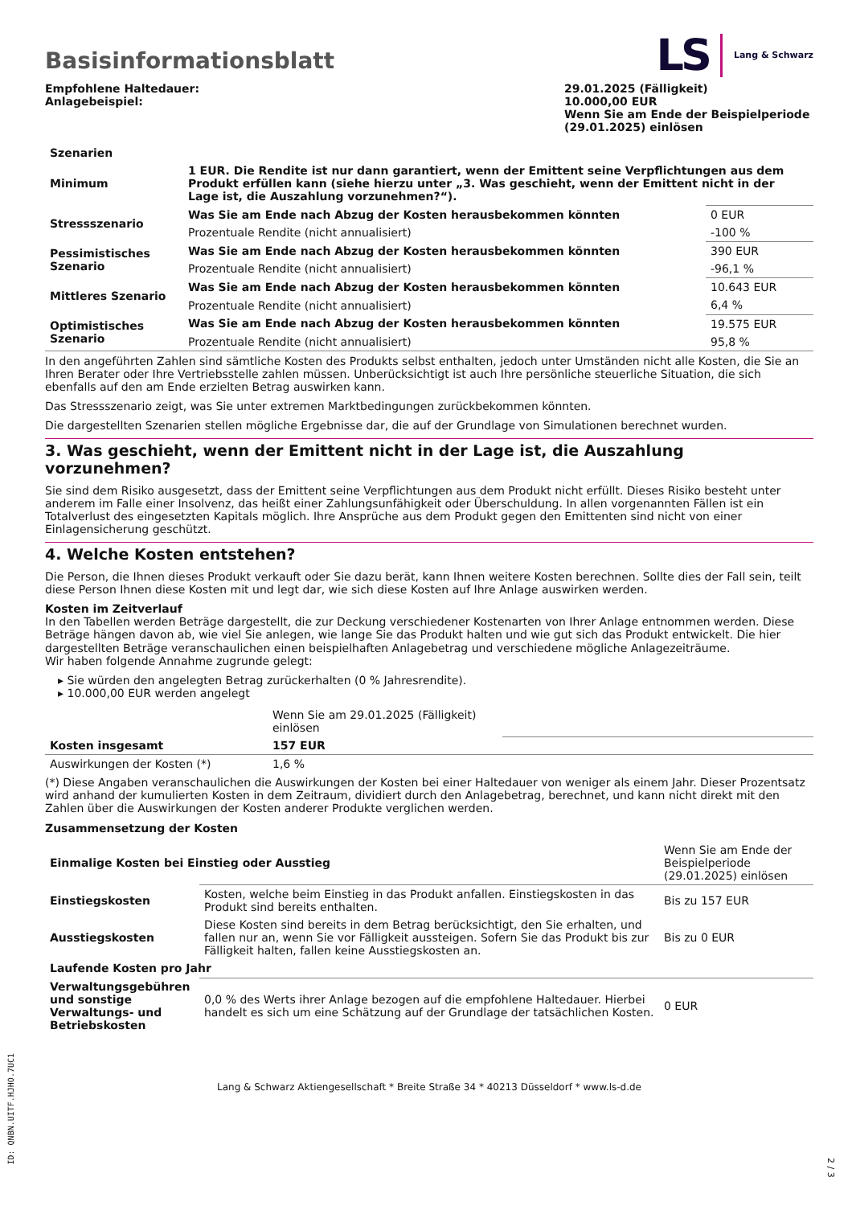Basisinformationsblatt
LS Lang & Schwarz
Empfohlene Haltedauer:
Anlagebeispiel:
29.01.2025 (Fälligkeit)
10.000,00 EUR
Wenn Sie am Ende der Beispielperiode (29.01.2025) einlösen
| Szenarien | | |
| --- | --- | --- |
| Minimum | 1 EUR. Die Rendite ist nur dann garantiert, wenn der Emittent seine Verpflichtungen aus dem Produkt erfüllen kann (siehe hierzu unter „3. Was geschieht, wenn der Emittent nicht in der Lage ist, die Auszahlung vorzunehmen?“). | |
| Stressszenario | Was Sie am Ende nach Abzug der Kosten herausbekommen könnten | 0 EUR |
| | Prozentuale Rendite (nicht annualisiert) | -100 % |
| Pessimistisches Szenario | Was Sie am Ende nach Abzug der Kosten herausbekommen könnten | 390 EUR |
| | Prozentuale Rendite (nicht annualisiert) | -96,1 % |
| Mittleres Szenario | Was Sie am Ende nach Abzug der Kosten herausbekommen könnten | 10.643 EUR |
| | Prozentuale Rendite (nicht annualisiert) | 6,4 % |
| Optimistisches Szenario | Was Sie am Ende nach Abzug der Kosten herausbekommen könnten | 19.575 EUR |
| | Prozentuale Rendite (nicht annualisiert) | 95,8 % |
In den angeführten Zahlen sind sämtliche Kosten des Produkts selbst enthalten, jedoch unter Umständen nicht alle Kosten, die Sie an Ihren Berater oder Ihre Vertriebsstelle zahlen müssen. Unberücksichtigt ist auch Ihre persönliche steuerliche Situation, die sich ebenfalls auf den am Ende erzielten Betrag auswirken kann.
Das Stressszenario zeigt, was Sie unter extremen Marktbedingungen zurückbekommen könnten.
Die dargestellten Szenarien stellen mögliche Ergebnisse dar, die auf der Grundlage von Simulationen berechnet wurden.
3. Was geschieht, wenn der Emittent nicht in der Lage ist, die Auszahlung vorzunehmen?
Sie sind dem Risiko ausgesetzt, dass der Emittent seine Verpflichtungen aus dem Produkt nicht erfüllt. Dieses Risiko besteht unter anderem im Falle einer Insolvenz, das heißt einer Zahlungsunfähigkeit oder Überschuldung. In allen vorgenannten Fällen ist ein Totalverlust des eingesetzten Kapitals möglich. Ihre Ansprüche aus dem Produkt gegen den Emittenten sind nicht von einer Einlagensicherung geschützt.
4. Welche Kosten entstehen?
Die Person, die Ihnen dieses Produkt verkauft oder Sie dazu berät, kann Ihnen weitere Kosten berechnen. Sollte dies der Fall sein, teilt diese Person Ihnen diese Kosten mit und legt dar, wie sich diese Kosten auf Ihre Anlage auswirken werden.
Kosten im Zeitverlauf
In den Tabellen werden Beträge dargestellt, die zur Deckung verschiedener Kostenarten von Ihrer Anlage entnommen werden. Diese Beträge hängen davon ab, wie viel Sie anlegen, wie lange Sie das Produkt halten und wie gut sich das Produkt entwickelt. Die hier dargestellten Beträge veranschaulichen einen beispielhaften Anlagebetrag und verschiedene mögliche Anlagezeiträume.
Wir haben folgende Annahme zugrunde gelegt:
▸ Sie würden den angelegten Betrag zurückerhalten (0 % Jahresrendite).
▸ 10.000,00 EUR werden angelegt
| | Wenn Sie am 29.01.2025 (Fälligkeit) einlösen | |
| Kosten insgesamt | 157 EUR | |
| Auswirkungen der Kosten (*) | 1,6 % | |
(*) Diese Angaben veranschaulichen die Auswirkungen der Kosten bei einer Haltedauer von weniger als einem Jahr. Dieser Prozentsatz wird anhand der kumulierten Kosten in dem Zeitraum, dividiert durch den Anlagebetrag, berechnet, und kann nicht direkt mit den Zahlen über die Auswirkungen der Kosten anderer Produkte verglichen werden.
Zusammensetzung der Kosten
| Einmalige Kosten bei Einstieg oder Ausstieg | | Wenn Sie am Ende der Beispielperiode (29.01.2025) einlösen |
| Einstiegskosten | Kosten, welche beim Einstieg in das Produkt anfallen. Einstiegskosten in das Produkt sind bereits enthalten. | Bis zu 157 EUR |
| Ausstiegskosten | Diese Kosten sind bereits in dem Betrag berücksichtigt, den Sie erhalten, und fallen nur an, wenn Sie vor Fälligkeit aussteigen. Sofern Sie das Produkt bis zur Fälligkeit halten, fallen keine Ausstiegskosten an. | Bis zu 0 EUR |
| Laufende Kosten pro Jahr | | |
| Verwaltungsgebühren und sonstige Verwaltungs- und Betriebskosten | 0,0 % des Werts ihrer Anlage bezogen auf die empfohlene Haltedauer. Hierbei handelt es sich um eine Schätzung auf der Grundlage der tatsächlichen Kosten. | 0 EUR |
Lang & Schwarz Aktiengesellschaft * Breite Straße 34 * 40213 Düsseldorf * www.ls-d.de
ID: QNBN.UITF.HJHO.7UC1
2 / 3